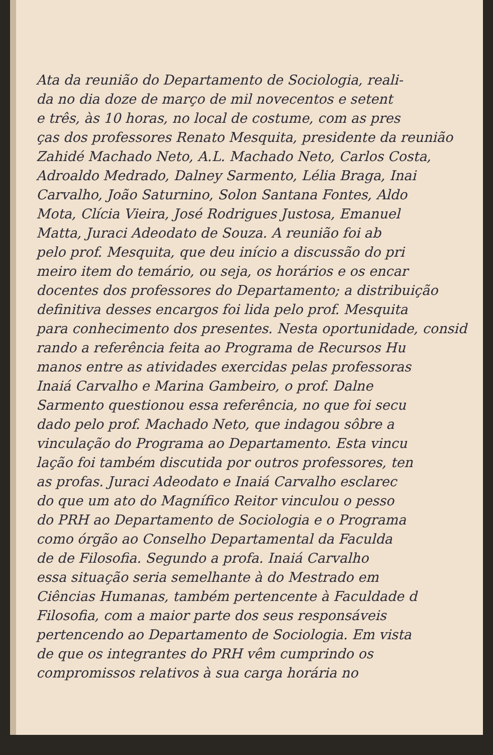Ata da reunião do Departamento de Sociologia, reali-
da no dia doze de março de mil novecentos e setent
e três, às 10 horas, no local de costume, com as pres
ças dos professores Renato Mesquita, presidente da reunião
Zahidé Machado Neto, A.L. Machado Neto, Carlos Costa,
Adroaldo Medrado, Dalney Sarmento, Lélia Braga, Inai
Carvalho, João Saturnino, Solon Santana Fontes, Aldo
Mota, Clícia Vieira, José Rodrigues Justosa, Emanuel
Matta, Juraci Adeodato de Souza. A reunião foi ab
pelo prof. Mesquita, que deu início a discussão do pri
meiro item do temário, ou seja, os horários e os encar
docentes dos professores do Departamento; a distribuição
definitiva desses encargos foi lida pelo prof. Mesquita
para conhecimento dos presentes. Nesta oportunidade, consid
rando a referência feita ao Programa de Recursos Hu
manos entre as atividades exercidas pelas professoras
Inaiá Carvalho e Marina Gambeiro, o prof. Dalne
Sarmento questionou essa referência, no que foi secu
dado pelo prof. Machado Neto, que indagou sôbre a
vinculação do Programa ao Departamento. Esta vincu
lação foi também discutida por outros professores, ten
as profas. Juraci Adeodato e Inaiá Carvalho esclarec
do que um ato do Magnífico Reitor vinculou o pesso
do PRH ao Departamento de Sociologia e o Programa
como órgão ao Conselho Departamental da Faculda
de de Filosofia. Segundo a profa. Inaiá Carvalho
essa situação seria semelhante à do Mestrado em
Ciências Humanas, também pertencente à Faculdade d
Filosofia, com a maior parte dos seus responsáveis
pertencendo ao Departamento de Sociologia. Em vista
de que os integrantes do PRH vêm cumprindo os
compromissos relativos à sua carga horária no